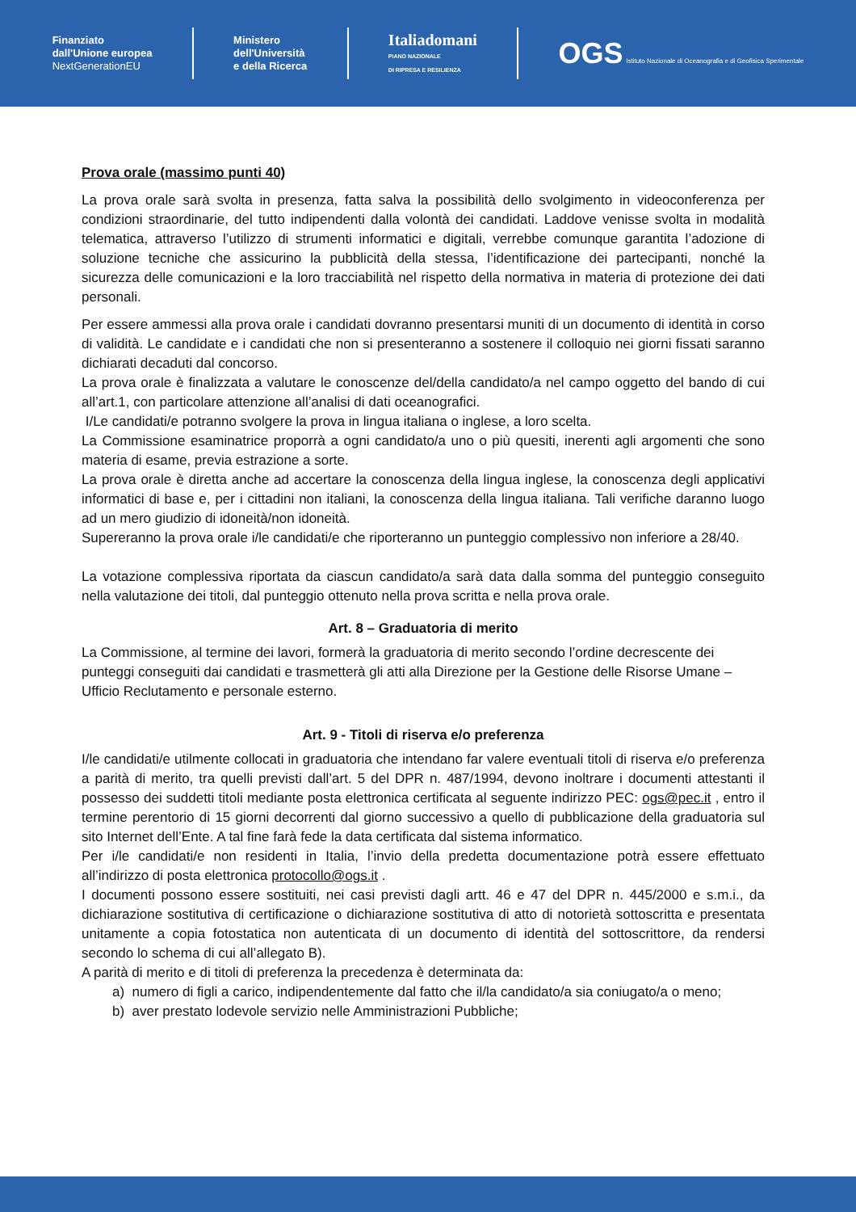Finanziato
dall'Unione europea
NextGenerationEU
Ministero
dell'Università
e della Ricerca
Italiadomani
PIANO NAZIONALE
DI RIPRESA E RESILIENZA
OGS Istituto Nazionale di Oceanografia e di Geofisica Sperimentale
Prova orale (massimo punti 40)
La prova orale sarà svolta in presenza, fatta salva la possibilità dello svolgimento in videoconferenza per condizioni straordinarie, del tutto indipendenti dalla volontà dei candidati. Laddove venisse svolta in modalità telematica, attraverso l’utilizzo di strumenti informatici e digitali, verrebbe comunque garantita l’adozione di soluzione tecniche che assicurino la pubblicità della stessa, l’identificazione dei partecipanti, nonché la sicurezza delle comunicazioni e la loro tracciabilità nel rispetto della normativa in materia di protezione dei dati personali.
Per essere ammessi alla prova orale i candidati dovranno presentarsi muniti di un documento di identità in corso di validità. Le candidate e i candidati che non si presenteranno a sostenere il colloquio nei giorni fissati saranno dichiarati decaduti dal concorso.
La prova orale è finalizzata a valutare le conoscenze del/della candidato/a nel campo oggetto del bando di cui all’art.1, con particolare attenzione all’analisi di dati oceanografici.
I/Le candidati/e potranno svolgere la prova in lingua italiana o inglese, a loro scelta.
La Commissione esaminatrice proporrà a ogni candidato/a uno o più quesiti, inerenti agli argomenti che sono materia di esame, previa estrazione a sorte.
La prova orale è diretta anche ad accertare la conoscenza della lingua inglese, la conoscenza degli applicativi informatici di base e, per i cittadini non italiani, la conoscenza della lingua italiana. Tali verifiche daranno luogo ad un mero giudizio di idoneità/non idoneità.
Supereranno la prova orale i/le candidati/e che riporteranno un punteggio complessivo non inferiore a 28/40.
La votazione complessiva riportata da ciascun candidato/a sarà data dalla somma del punteggio conseguito nella valutazione dei titoli, dal punteggio ottenuto nella prova scritta e nella prova orale.
Art. 8 – Graduatoria di merito
La Commissione, al termine dei lavori, formerà la graduatoria di merito secondo l’ordine decrescente dei punteggi conseguiti dai candidati e trasmetterà gli atti alla Direzione per la Gestione delle Risorse Umane – Ufficio Reclutamento e personale esterno.
Art. 9 - Titoli di riserva e/o preferenza
I/le candidati/e utilmente collocati in graduatoria che intendano far valere eventuali titoli di riserva e/o preferenza a parità di merito, tra quelli previsti dall’art. 5 del DPR n. 487/1994, devono inoltrare i documenti attestanti il possesso dei suddetti titoli mediante posta elettronica certificata al seguente indirizzo PEC: ogs@pec.it , entro il termine perentorio di 15 giorni decorrenti dal giorno successivo a quello di pubblicazione della graduatoria sul sito Internet dell’Ente. A tal fine farà fede la data certificata dal sistema informatico.
Per i/le candidati/e non residenti in Italia, l’invio della predetta documentazione potrà essere effettuato all’indirizzo di posta elettronica protocollo@ogs.it .
I documenti possono essere sostituiti, nei casi previsti dagli artt. 46 e 47 del DPR n. 445/2000 e s.m.i., da dichiarazione sostitutiva di certificazione o dichiarazione sostitutiva di atto di notorietà sottoscritta e presentata unitamente a copia fotostatica non autenticata di un documento di identità del sottoscrittore, da rendersi secondo lo schema di cui all’allegato B).
A parità di merito e di titoli di preferenza la precedenza è determinata da:
a) numero di figli a carico, indipendentemente dal fatto che il/la candidato/a sia coniugato/a o meno;
b) aver prestato lodevole servizio nelle Amministrazioni Pubbliche;